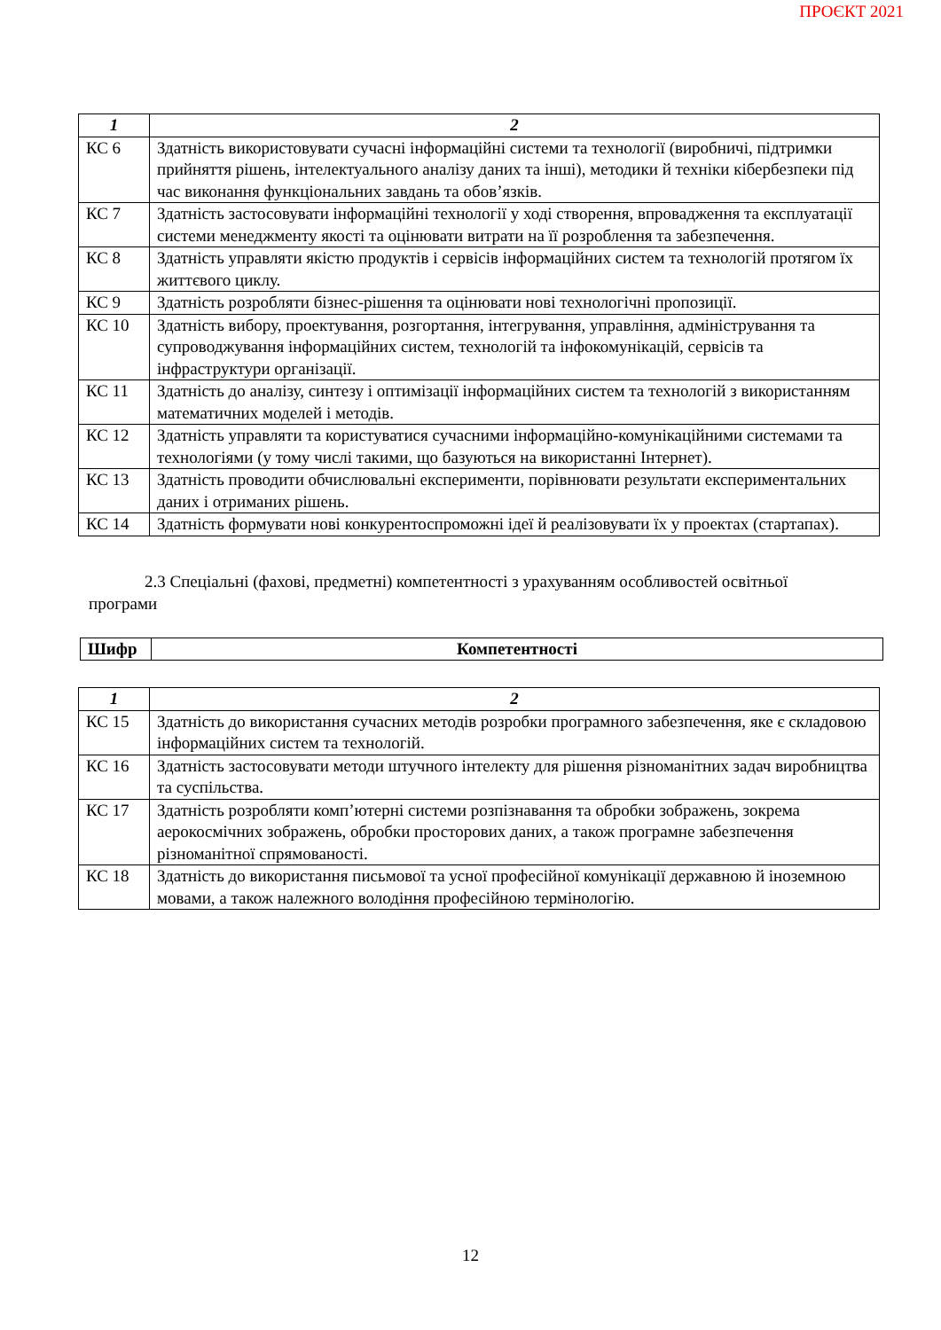ПРОЄКТ 2021
| 1 | 2 |
| --- | --- |
| КС 6 | Здатність використовувати сучасні інформаційні системи та технології (виробничі, підтримки прийняття рішень, інтелектуального аналізу даних та інші), методики й техніки кібербезпеки під час виконання функціональних завдань та обов’язків. |
| КС 7 | Здатність застосовувати інформаційні технології у ході створення, впровадження та експлуатації системи менеджменту якості та оцінювати витрати на її розроблення та забезпечення. |
| КС 8 | Здатність управляти якістю продуктів і сервісів інформаційних систем та технологій протягом їх життєвого циклу. |
| КС 9 | Здатність розробляти бізнес-рішення та оцінювати нові технологічні пропозиції. |
| КС 10 | Здатність вибору, проектування, розгортання, інтегрування, управління, адміністрування та супроводжування інформаційних систем, технологій та інфокомунікацій, сервісів та інфраструктури організації. |
| КС 11 | Здатність до аналізу, синтезу і оптимізації інформаційних систем та технологій з використанням математичних моделей і методів. |
| КС 12 | Здатність управляти та користуватися сучасними інформаційно-комунікаційними системами та технологіями (у тому числі такими, що базуються на використанні Інтернет). |
| КС 13 | Здатність проводити обчислювальні експерименти, порівнювати результати експериментальних даних і отриманих рішень. |
| КС 14 | Здатність формувати нові конкурентоспроможні ідеї й реалізовувати їх у проектах (стартапах). |
2.3 Спеціальні (фахові, предметні) компетентності з урахуванням особливостей освітньої програми
| Шифр | Компетентності |
| --- | --- |
| 1 | 2 |
| --- | --- |
| КС 15 | Здатність до використання сучасних методів розробки програмного забезпечення, яке є складовою інформаційних систем та технологій. |
| КС 16 | Здатність застосовувати методи штучного інтелекту для рішення різноманітних задач виробництва та суспільства. |
| КС 17 | Здатність розробляти комп’ютерні системи розпізнавання та обробки зображень, зокрема аерокосмічних зображень, обробки просторових даних, а також програмне забезпечення різноманітної спрямованості. |
| КС 18 | Здатність до використання письмової та усної професійної комунікації державною й іноземною мовами, а також належного володіння професійною термінологію. |
12